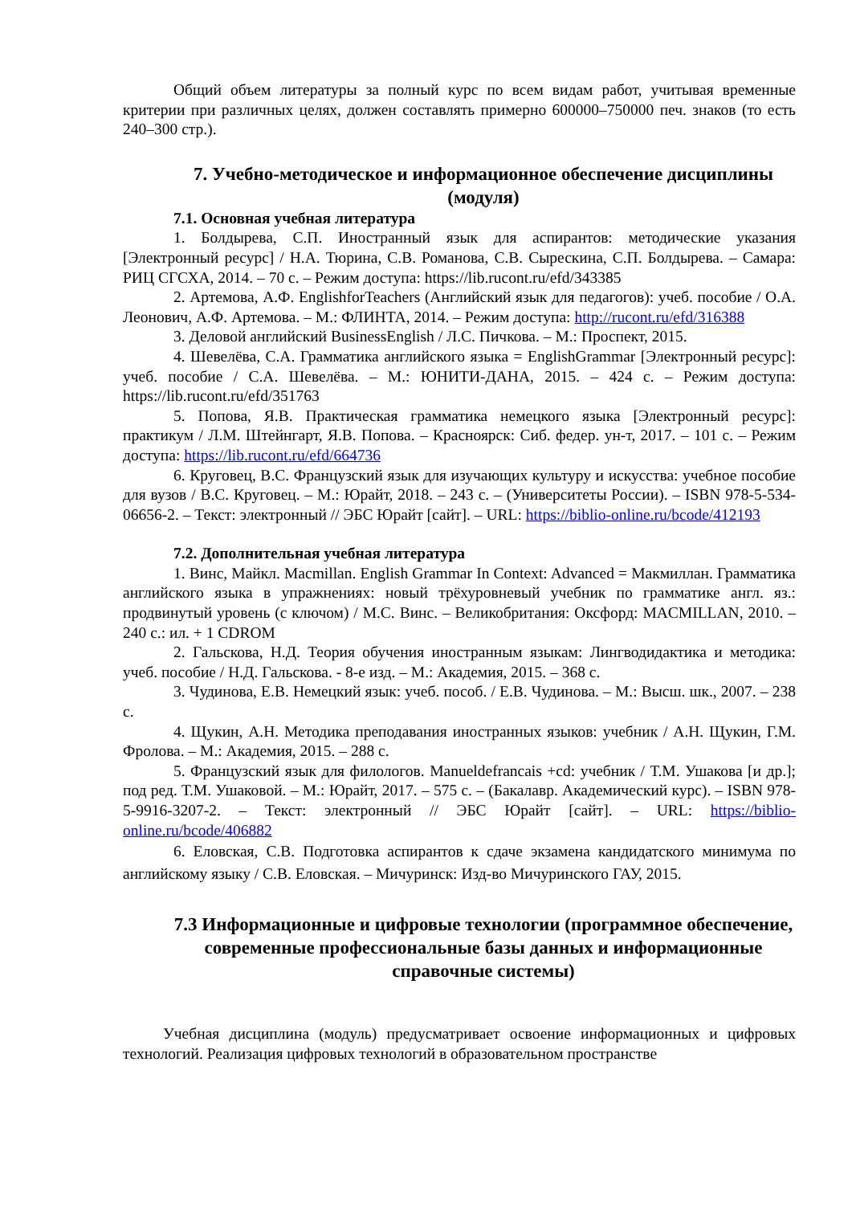Общий объем литературы за полный курс по всем видам работ, учитывая временные критерии при различных целях, должен составлять примерно 600000–750000 печ. знаков (то есть 240–300 стр.).
7. Учебно-методическое и информационное обеспечение дисциплины (модуля)
7.1. Основная учебная литература
1. Болдырева, С.П. Иностранный язык для аспирантов: методические указания [Электронный ресурс] / Н.А. Тюрина, С.В. Романова, С.В. Сырескина, С.П. Болдырева. – Самара: РИЦ СГСХА, 2014. – 70 с. – Режим доступа: https://lib.rucont.ru/efd/343385
2. Артемова, А.Ф. EnglishforTeachers (Английский язык для педагогов): учеб. пособие / О.А. Леонович, А.Ф. Артемова. – М.: ФЛИНТА, 2014. – Режим доступа: http://rucont.ru/efd/316388
3. Деловой английский BusinessEnglish / Л.С. Пичкова. – М.: Проспект, 2015.
4. Шевелёва, С.А. Грамматика английского языка = EnglishGrammar [Электронный ресурс]: учеб. пособие / С.А. Шевелёва. – М.: ЮНИТИ-ДАНА, 2015. – 424 с. – Режим доступа: https://lib.rucont.ru/efd/351763
5. Попова, Я.В. Практическая грамматика немецкого языка [Электронный ресурс]: практикум / Л.М. Штейнгарт, Я.В. Попова. – Красноярск: Сиб. федер. ун-т, 2017. – 101 с. – Режим доступа: https://lib.rucont.ru/efd/664736
6. Круговец, В.С. Французский язык для изучающих культуру и искусства: учебное пособие для вузов / В.С. Круговец. – М.: Юрайт, 2018. – 243 с. – (Университеты России). – ISBN 978-5-534-06656-2. – Текст: электронный // ЭБС Юрайт [сайт]. – URL: https://biblio-online.ru/bcode/412193
7.2. Дополнительная учебная литература
1. Винс, Майкл. Macmillan. English Grammar In Context: Advanced = Макмиллан. Грамматика английского языка в упражнениях: новый трёхуровневый учебник по грамматике англ. яз.: продвинутый уровень (с ключом) / М.С. Винс. – Великобритания: Оксфорд: MACMILLAN, 2010. – 240 с.: ил. + 1 CDROM
2. Гальскова, Н.Д. Теория обучения иностранным языкам: Лингводидактика и методика: учеб. пособие / Н.Д. Гальскова. - 8-е изд. – М.: Академия, 2015. – 368 с.
3. Чудинова, Е.В. Немецкий язык: учеб. пособ. / Е.В. Чудинова. – М.: Высш. шк., 2007. – 238 с.
4. Щукин, А.Н. Методика преподавания иностранных языков: учебник / А.Н. Щукин, Г.М. Фролова. – М.: Академия, 2015. – 288 с.
5. Французский язык для филологов. Manueldefrancais +cd: учебник / Т.М. Ушакова [и др.]; под ред. Т.М. Ушаковой. – М.: Юрайт, 2017. – 575 с. – (Бакалавр. Академический курс). – ISBN 978-5-9916-3207-2. – Текст: электронный // ЭБС Юрайт [сайт]. – URL: https://biblio-online.ru/bcode/406882
6. Еловская, С.В. Подготовка аспирантов к сдаче экзамена кандидатского минимума по английскому языку / С.В. Еловская. – Мичуринск: Изд-во Мичуринского ГАУ, 2015.
7.3 Информационные и цифровые технологии (программное обеспечение, современные профессиональные базы данных и информационные справочные системы)
Учебная дисциплина (модуль) предусматривает освоение информационных и цифровых технологий. Реализация цифровых технологий в образовательном пространстве